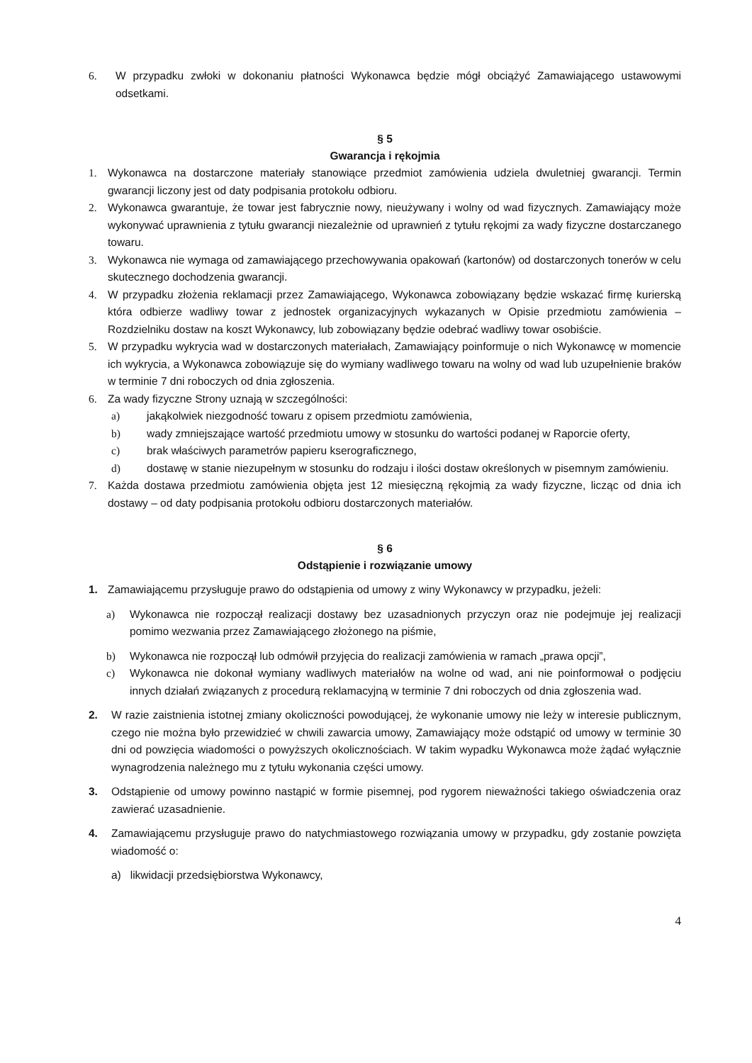6. W przypadku zwłoki w dokonaniu płatności Wykonawca będzie mógł obciążyć Zamawiającego ustawowymi odsetkami.
§ 5
Gwarancja i rękojmia
1. Wykonawca na dostarczone materiały stanowiące przedmiot zamówienia udziela dwuletniej gwarancji. Termin gwarancji liczony jest od daty podpisania protokołu odbioru.
2. Wykonawca gwarantuje, że towar jest fabrycznie nowy, nieużywany i wolny od wad fizycznych. Zamawiający może wykonywać uprawnienia z tytułu gwarancji niezależnie od uprawnień z tytułu rękojmi za wady fizyczne dostarczanego towaru.
3. Wykonawca nie wymaga od zamawiającego przechowywania opakowań (kartonów) od dostarczonych tonerów w celu skutecznego dochodzenia gwarancji.
4. W przypadku złożenia reklamacji przez Zamawiającego, Wykonawca zobowiązany będzie wskazać firmę kurierską która odbierze wadliwy towar z jednostek organizacyjnych wykazanych w Opisie przedmiotu zamówienia – Rozdzielniku dostaw na koszt Wykonawcy, lub zobowiązany będzie odebrać wadliwy towar osobiście.
5. W przypadku wykrycia wad w dostarczonych materiałach, Zamawiający poinformuje o nich Wykonawcę w momencie ich wykrycia, a Wykonawca zobowiązuje się do wymiany wadliwego towaru na wolny od wad lub uzupełnienie braków w terminie 7 dni roboczych od dnia zgłoszenia.
6. Za wady fizyczne Strony uznają w szczególności:
a) jakąkolwiek niezgodność towaru z opisem przedmiotu zamówienia,
b) wady zmniejszające wartość przedmiotu umowy w stosunku do wartości podanej w Raporcie oferty,
c) brak właściwych parametrów papieru kserograficznego,
d) dostawę w stanie niezupełnym w stosunku do rodzaju i ilości dostaw określonych w pisemnym zamówieniu.
7. Każda dostawa przedmiotu zamówienia objęta jest 12 miesięczną rękojmią za wady fizyczne, licząc od dnia ich dostawy – od daty podpisania protokołu odbioru dostarczonych materiałów.
§ 6
Odstąpienie i rozwiązanie umowy
1. Zamawiającemu przysługuje prawo do odstąpienia od umowy z winy Wykonawcy w przypadku, jeżeli:
a) Wykonawca nie rozpoczął realizacji dostawy bez uzasadnionych przyczyn oraz nie podejmuje jej realizacji pomimo wezwania przez Zamawiającego złożonego na piśmie,
b) Wykonawca nie rozpoczął lub odmówił przyjęcia do realizacji zamówienia w ramach „prawa opcji”,
c) Wykonawca nie dokonał wymiany wadliwych materiałów na wolne od wad, ani nie poinformował o podjęciu innych działań związanych z procedurą reklamacyjną w terminie 7 dni roboczych od dnia zgłoszenia wad.
2. W razie zaistnienia istotnej zmiany okoliczności powodującej, że wykonanie umowy nie leży w interesie publicznym, czego nie można było przewidzieć w chwili zawarcia umowy, Zamawiający może odstąpić od umowy w terminie 30 dni od powzięcia wiadomości o powyższych okolicznościach. W takim wypadku Wykonawca może żądać wyłącznie wynagrodzenia należnego mu z tytułu wykonania części umowy.
3. Odstąpienie od umowy powinno nastąpić w formie pisemnej, pod rygorem nieważności takiego oświadczenia oraz zawierać uzasadnienie.
4. Zamawiającemu przysługuje prawo do natychmiastowego rozwiązania umowy w przypadku, gdy zostanie powzięta wiadomość o:
a) likwidacji przedsiębiorstwa Wykonawcy,
4